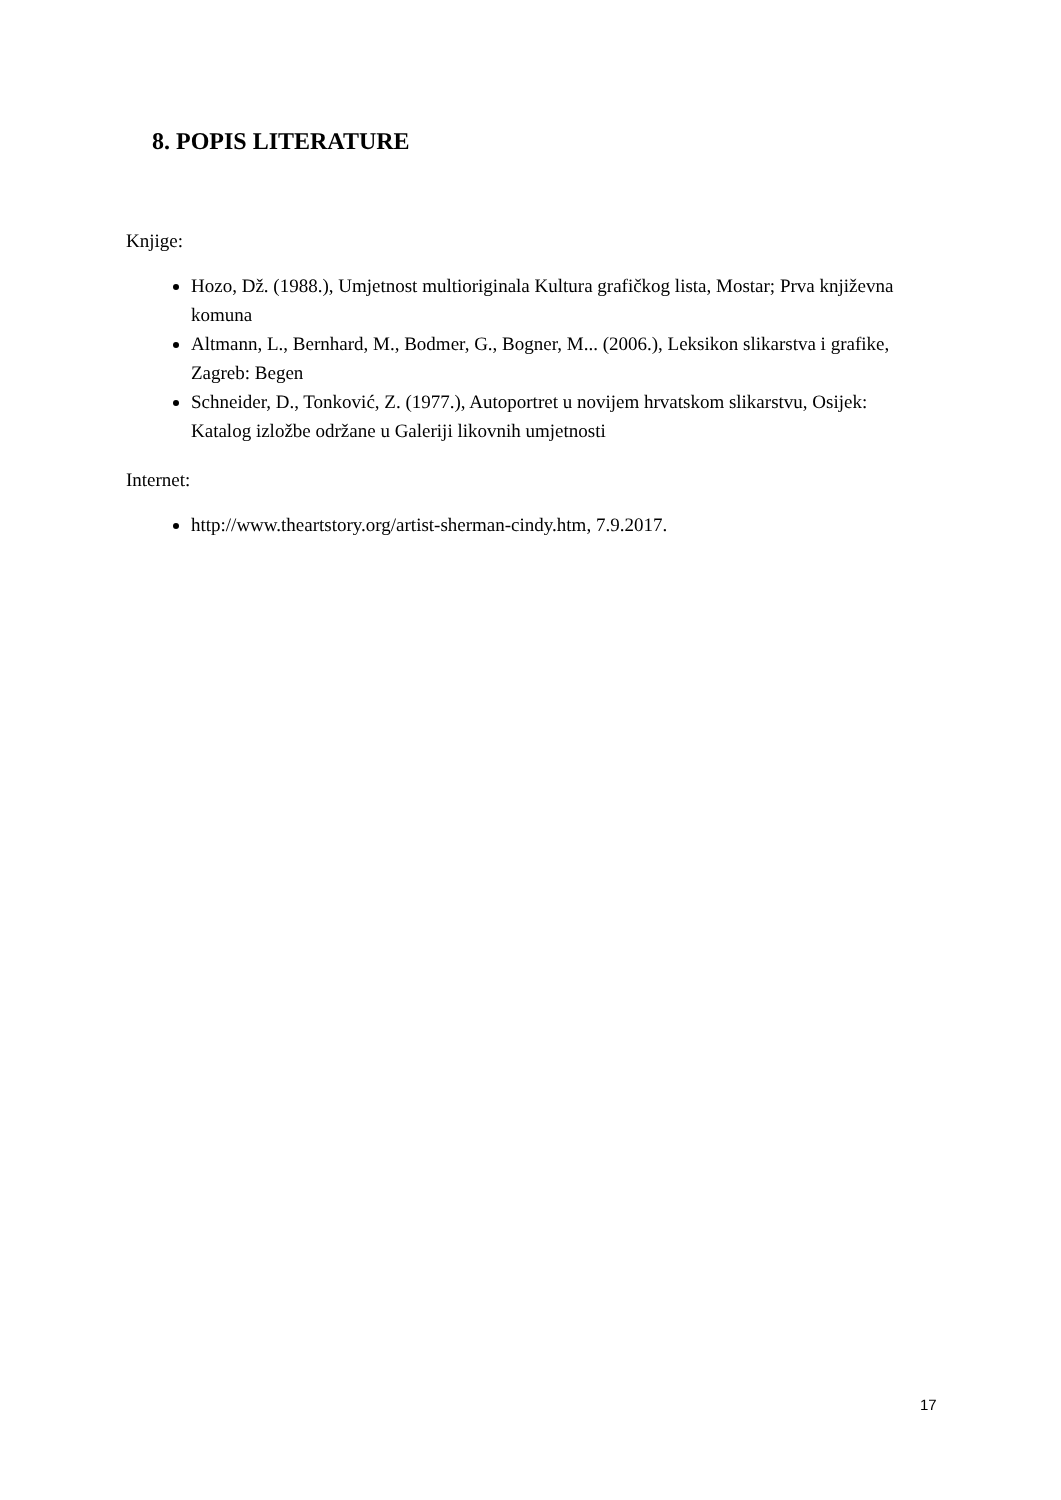8. POPIS LITERATURE
Knjige:
Hozo, Dž. (1988.), Umjetnost multioriginala Kultura grafičkog lista, Mostar; Prva književna komuna
Altmann, L., Bernhard, M., Bodmer, G., Bogner, M... (2006.), Leksikon slikarstva i grafike, Zagreb: Begen
Schneider, D., Tonković, Z. (1977.), Autoportret u novijem hrvatskom slikarstvu, Osijek: Katalog izložbe održane u Galeriji likovnih umjetnosti
Internet:
http://www.theartstory.org/artist-sherman-cindy.htm, 7.9.2017.
17